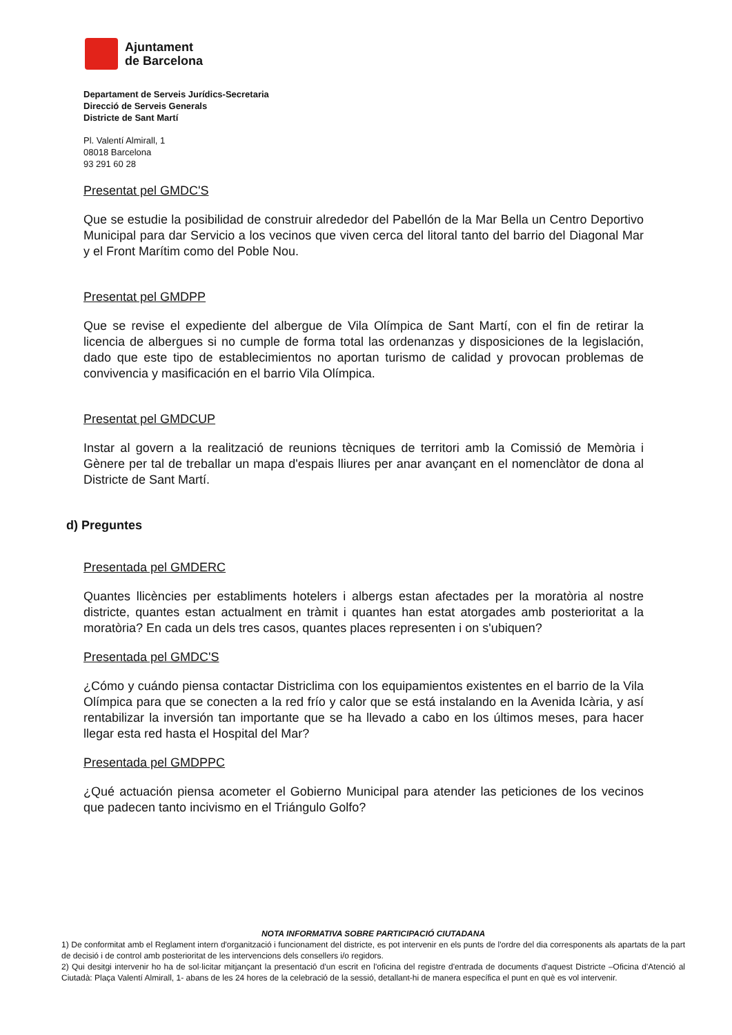Ajuntament
de Barcelona
Departament de Serveis Jurídics-Secretaria
Direcció de Serveis Generals
Districte de Sant Martí
Pl. Valentí Almirall, 1
08018 Barcelona
93 291 60 28
Presentat pel GMDC'S
Que se estudie la posibilidad de construir alrededor del Pabellón de la Mar Bella un Centro Deportivo Municipal para dar Servicio a los vecinos que viven cerca del litoral tanto del barrio del Diagonal Mar y el Front Marítim como del Poble Nou.
Presentat pel GMDPP
Que se revise el expediente del albergue de Vila Olímpica de Sant Martí, con el fin de retirar la licencia de albergues si no cumple de forma total las ordenanzas y disposiciones de la legislación, dado que este tipo de establecimientos no aportan turismo de calidad y provocan problemas de convivencia y masificación en el barrio Vila Olímpica.
Presentat pel GMDCUP
Instar al govern a la realització de reunions tècniques de territori amb la Comissió de Memòria i Gènere per tal de treballar un mapa d'espais lliures per anar avançant en el nomenclàtor de dona al Districte de Sant Martí.
d) Preguntes
Presentada pel GMDERC
Quantes llicències per establiments hotelers i albergs estan afectades per la moratòria al nostre districte, quantes estan actualment en tràmit i quantes han estat atorgades amb posterioritat a la moratòria? En cada un dels tres casos, quantes places representen i on s'ubiquen?
Presentada pel GMDC'S
¿Cómo y cuándo piensa contactar Districlima con los equipamientos existentes en el barrio de la Vila Olímpica para que se conecten a la red frío y calor que se está instalando en la Avenida Icària, y así rentabilizar la inversión tan importante que se ha llevado a cabo en los últimos meses, para hacer llegar esta red hasta el Hospital del Mar?
Presentada pel GMDPPC
¿Qué actuación piensa acometer el Gobierno Municipal para atender las peticiones de los vecinos que padecen tanto incivismo en el Triángulo Golfo?
NOTA INFORMATIVA SOBRE PARTICIPACIÓ CIUTADANA
1) De conformitat amb el Reglament intern d'organització i funcionament del districte, es pot intervenir en els punts de l'ordre del dia corresponents als apartats de la part de decisió i de control amb posterioritat de les intervencions dels consellers i/o regidors.
2) Qui desitgi intervenir ho ha de sol·licitar mitjançant la presentació d'un escrit en l'oficina del registre d'entrada de documents d'aquest Districte –Oficina d'Atenció al Ciutadà: Plaça Valentí Almirall, 1- abans de les 24 hores de la celebració de la sessió, detallant-hi de manera específica el punt en què es vol intervenir.